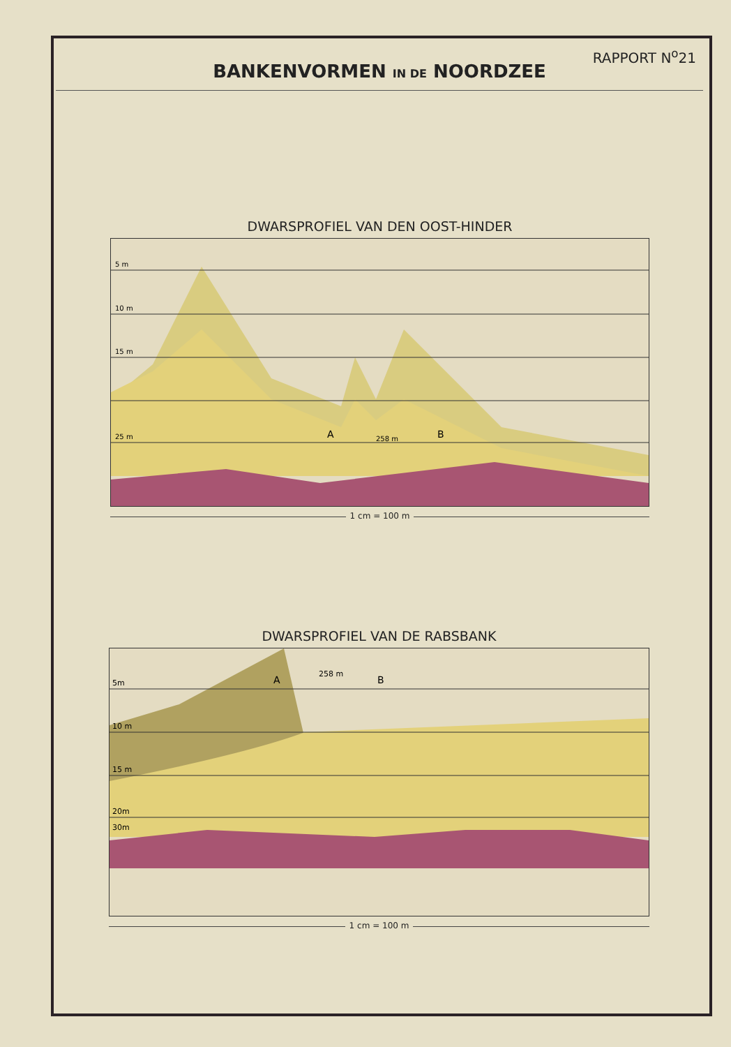RAPPORT N<sup>o</sup>21
BANKENVORMEN IN DE NOORDZEE
DWARSPROFIEL VAN DEN OOST-HINDER
5 m
10 m
15 m
25 m
A
B
258 m
1 cm = 100 m
DWARSPROFIEL VAN DE RABSBANK
5m
10 m
15 m
20m
30m
A
B
258 m
1 cm = 100 m